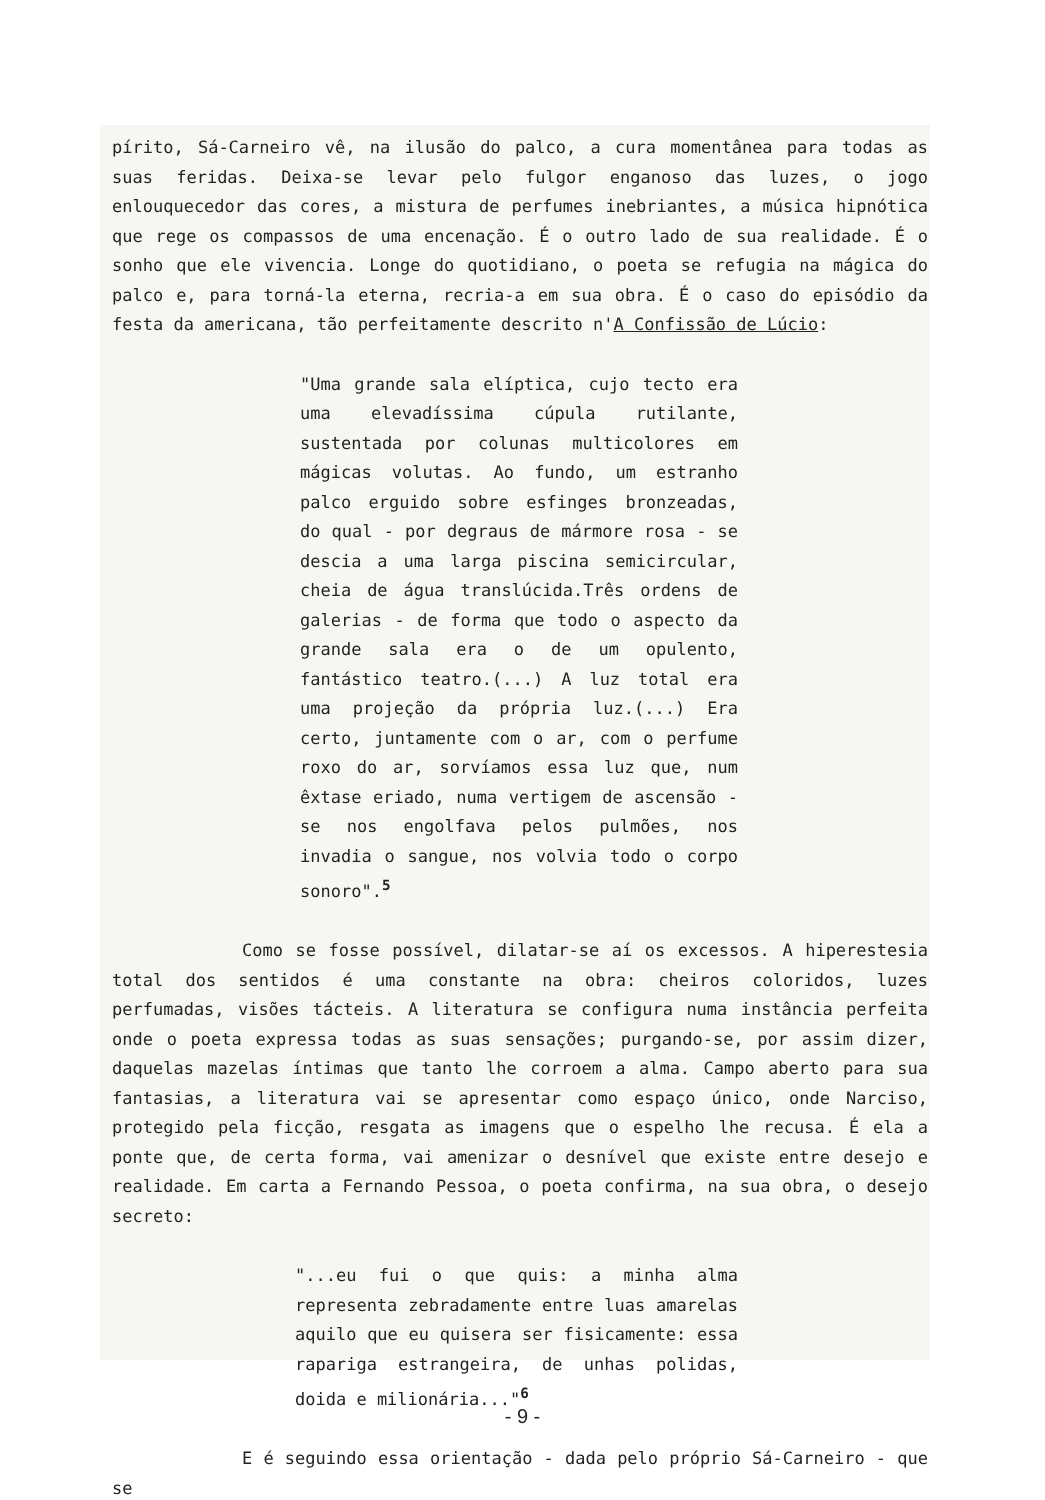pírito, Sá-Carneiro vê, na ilusão do palco, a cura momentânea para todas as suas feridas. Deixa-se levar pelo fulgor enganoso das luzes, o jogo enlouquecedor das cores, a mistura de perfumes inebriantes, a música hipnótica que rege os compassos de uma encenação. É o outro lado de sua realidade. É o sonho que ele vivencia. Longe do quotidiano, o poeta se refugia na mágica do palco e, para torná-la eterna, recria-a em sua obra. É o caso do episódio da festa da americana, tão perfeitamente descrito n'A Confissão de Lúcio:
"Uma grande sala elíptica, cujo tecto era uma elevadíssima cúpula rutilante, sustentada por colunas multicolores em mágicas volutas. Ao fundo, um estranho palco erguido sobre esfinges bronzeadas, do qual - por degraus de mármore rosa - se descia a uma larga piscina semicircular, cheia de água translúcida.Três ordens de galerias - de forma que todo o aspecto da grande sala era o de um opulento, fantástico teatro.(...) A luz total era uma projeção da própria luz.(...) Era certo, juntamente com o ar, com o perfume roxo do ar, sorvíamos essa luz que, num êxtase eriado, numa vertigem de ascensão - se nos engolfava pelos pulmões, nos invadia o sangue, nos volvia todo o corpo sonoro".<sup>5</sup>
Como se fosse possível, dilatar-se aí os excessos. A hiperestesia total dos sentidos é uma constante na obra: cheiros coloridos, luzes perfumadas, visões tácteis. A literatura se configura numa instância perfeita onde o poeta expressa todas as suas sensações; purgando-se, por assim dizer, daquelas mazelas íntimas que tanto lhe corroem a alma. Campo aberto para sua fantasias, a literatura vai se apresentar como espaço único, onde Narciso, protegido pela ficção, resgata as imagens que o espelho lhe recusa. É ela a ponte que, de certa forma, vai amenizar o desnível que existe entre desejo e realidade. Em carta a Fernando Pessoa, o poeta confirma, na sua obra, o desejo secreto:
"...eu fui o que quis: a minha alma representa zebradamente entre luas amarelas aquilo que eu quisera ser fisicamente: essa rapariga estrangeira, de unhas polidas, doida e milionária..."<sup>6</sup>
E é seguindo essa orientação - dada pelo próprio Sá-Carneiro - que se
- 9 -